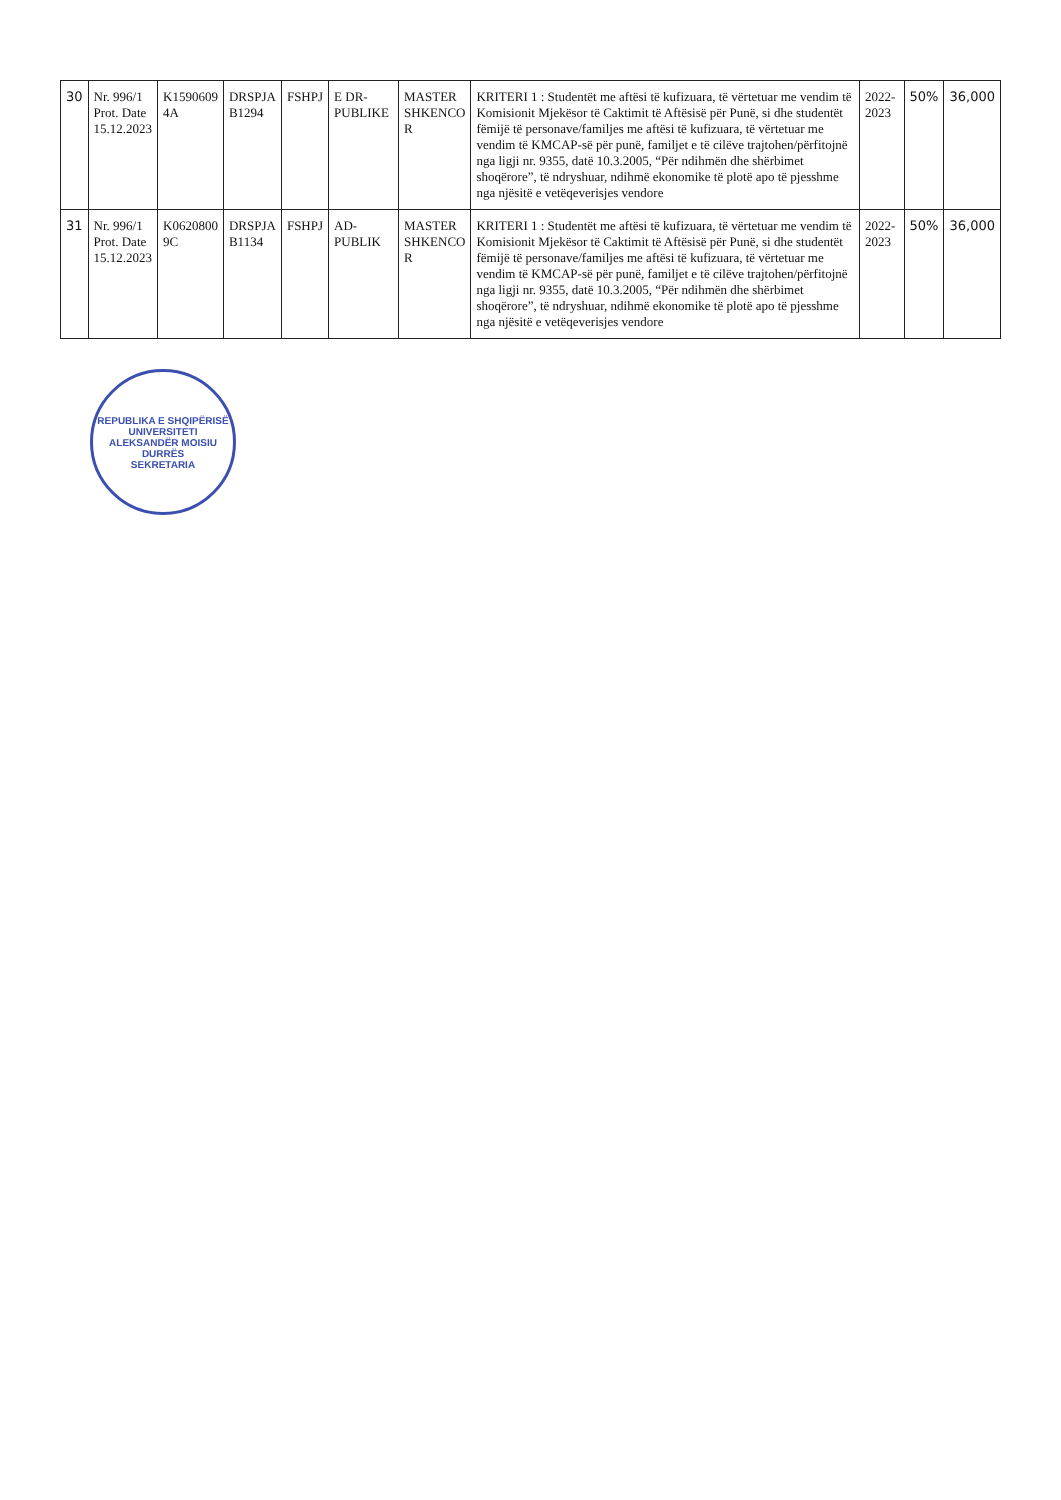| 30 | Nr. 996/1 Prot. Date 15.12.2023 | K1590609 4A | DRSPJA B1294 | FSHPJ | E DR-PUBLIKE | MASTER SHKENCO R | KRITERI 1 : Studentët me aftësi të kufizuara, të vërtetuar me vendim të Komisionit Mjekësor të Caktimit të Aftësisë për Punë, si dhe studentët fëmijë të personave/familjes me aftësi të kufizuara, të vërtetuar me vendim të KMCAP-së për punë, familjet e të cilëve trajtohen/përfitojnë nga ligji nr. 9355, datë 10.3.2005, “Për ndihmën dhe shërbimet shoqërore”, të ndryshuar, ndihmë ekonomike të plotë apo të pjesshme nga njësitë e vetëqeverisjes vendore | 2022-2023 | 50% | 36,000 |
| 31 | Nr. 996/1 Prot. Date 15.12.2023 | K0620800 9C | DRSPJA B1134 | FSHPJ | AD-PUBLIK | MASTER SHKENCO R | KRITERI 1 : Studentët me aftësi të kufizuara, të vërtetuar me vendim të Komisionit Mjekësor të Caktimit të Aftësisë për Punë, si dhe studentët fëmijë të personave/familjes me aftësi të kufizuara, të vërtetuar me vendim të KMCAP-së për punë, familjet e të cilëve trajtohen/përfitojnë nga ligji nr. 9355, datë 10.3.2005, “Për ndihmën dhe shërbimet shoqërore”, të ndryshuar, ndihmë ekonomike të plotë apo të pjesshme nga njësitë e vetëqeverisjes vendore | 2022-2023 | 50% | 36,000 |
REPUBLIKA E SHQIPËRISË
UNIVERSITETI ALEKSANDËR MOISIU
DURRËS
SEKRETARIA